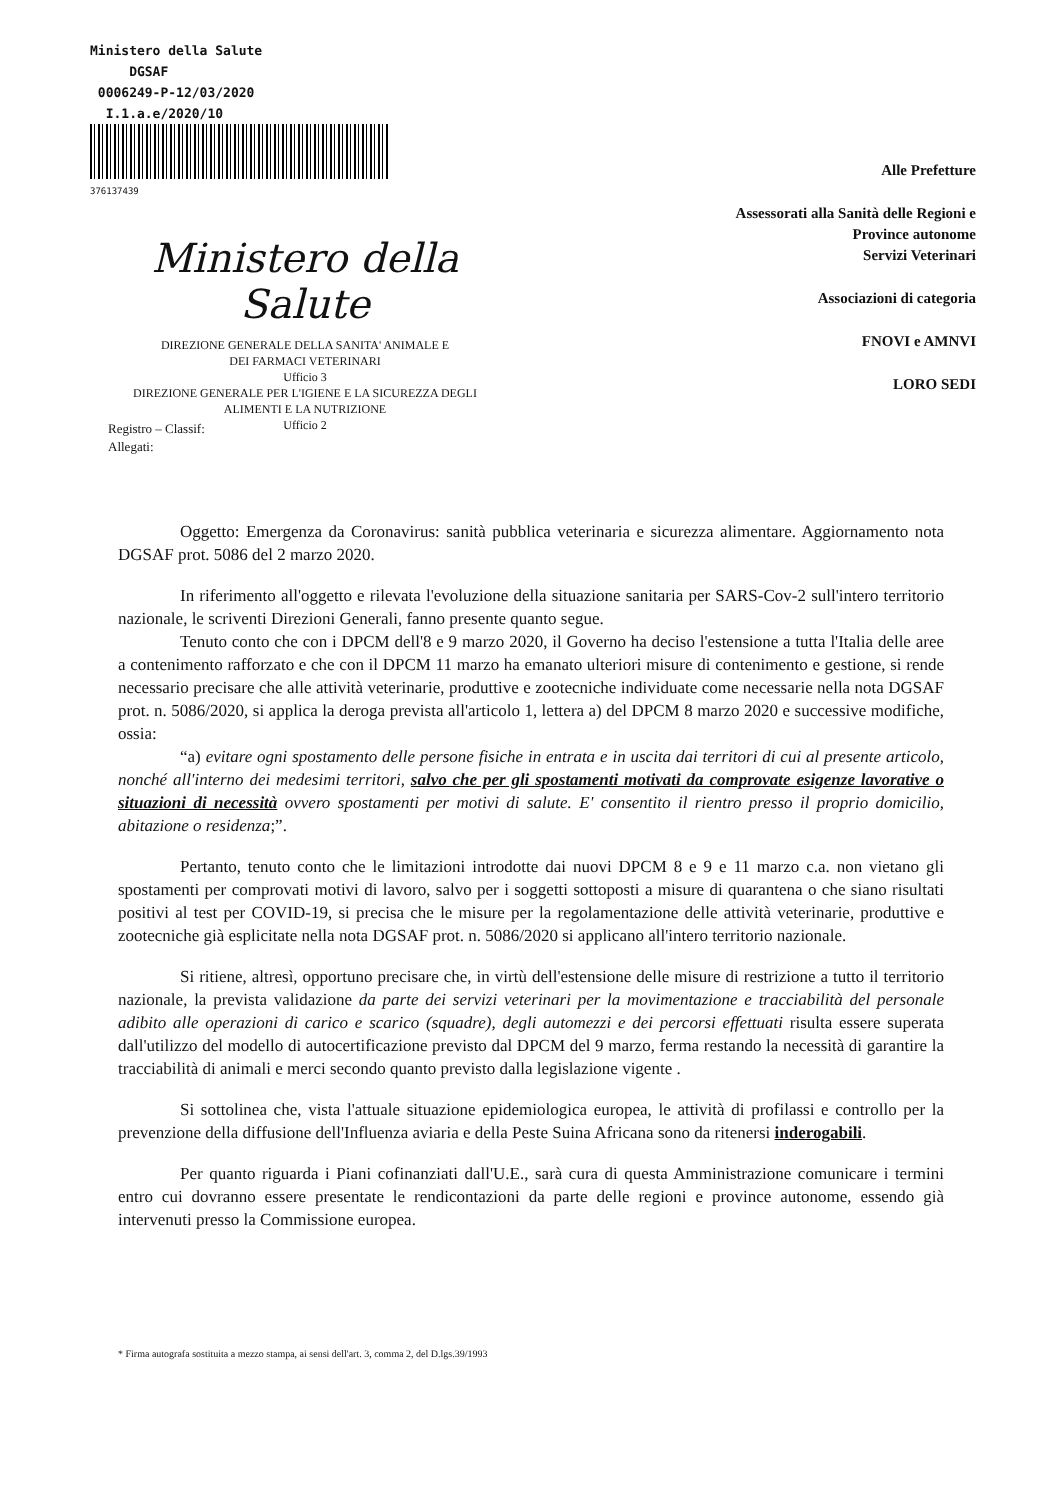Ministero della Salute
DGSAF
0006249-P-12/03/2020
I.1.a.e/2020/10
376137439
Ministero della Salute
DIREZIONE GENERALE DELLA SANITA' ANIMALE E
DEI FARMACI VETERINARI
Ufficio 3
DIREZIONE GENERALE PER L'IGIENE E LA SICUREZZA DEGLI
ALIMENTI E LA NUTRIZIONE
Ufficio 2
Alle Prefetture
Assessorati alla Sanità delle Regioni e
Province autonome
Servizi Veterinari
Associazioni di categoria
FNOVI e AMNVI
LORO SEDI
Registro – Classif:
Allegati:
Oggetto: Emergenza da Coronavirus: sanità pubblica veterinaria e sicurezza alimentare. Aggiornamento nota DGSAF prot. 5086 del 2 marzo 2020.
In riferimento all'oggetto e rilevata l'evoluzione della situazione sanitaria per SARS-Cov-2 sull'intero territorio nazionale, le scriventi Direzioni Generali, fanno presente quanto segue.
Tenuto conto che con i DPCM dell'8 e 9 marzo 2020, il Governo ha deciso l'estensione a tutta l'Italia delle aree a contenimento rafforzato e che con il DPCM 11 marzo ha emanato ulteriori misure di contenimento e gestione, si rende necessario precisare che alle attività veterinarie, produttive e zootecniche individuate come necessarie nella nota DGSAF prot. n. 5086/2020, si applica la deroga prevista all'articolo 1, lettera a) del DPCM 8 marzo 2020 e successive modifiche, ossia:
“a) evitare ogni spostamento delle persone fisiche in entrata e in uscita dai territori di cui al presente articolo, nonché all'interno dei medesimi territori, salvo che per gli spostamenti motivati da comprovate esigenze lavorative o situazioni di necessità ovvero spostamenti per motivi di salute. E' consentito il rientro presso il proprio domicilio, abitazione o residenza;”.
Pertanto, tenuto conto che le limitazioni introdotte dai nuovi DPCM 8 e 9 e 11 marzo c.a. non vietano gli spostamenti per comprovati motivi di lavoro, salvo per i soggetti sottoposti a misure di quarantena o che siano risultati positivi al test per COVID-19, si precisa che le misure per la regolamentazione delle attività veterinarie, produttive e zootecniche già esplicitate nella nota DGSAF prot. n. 5086/2020 si applicano all'intero territorio nazionale.
Si ritiene, altresì, opportuno precisare che, in virtù dell'estensione delle misure di restrizione a tutto il territorio nazionale, la prevista validazione da parte dei servizi veterinari per la movimentazione e tracciabilità del personale adibito alle operazioni di carico e scarico (squadre), degli automezzi e dei percorsi effettuati risulta essere superata dall'utilizzo del modello di autocertificazione previsto dal DPCM del 9 marzo, ferma restando la necessità di garantire la tracciabilità di animali e merci secondo quanto previsto dalla legislazione vigente .
Si sottolinea che, vista l'attuale situazione epidemiologica europea, le attività di profilassi e controllo per la prevenzione della diffusione dell'Influenza aviaria e della Peste Suina Africana sono da ritenersi inderogabili.
Per quanto riguarda i Piani cofinanziati dall'U.E., sarà cura di questa Amministrazione comunicare i termini entro cui dovranno essere presentate le rendicontazioni da parte delle regioni e province autonome, essendo già intervenuti presso la Commissione europea.
* Firma autografa sostituita a mezzo stampa, ai sensi dell'art. 3, comma 2, del D.lgs.39/1993